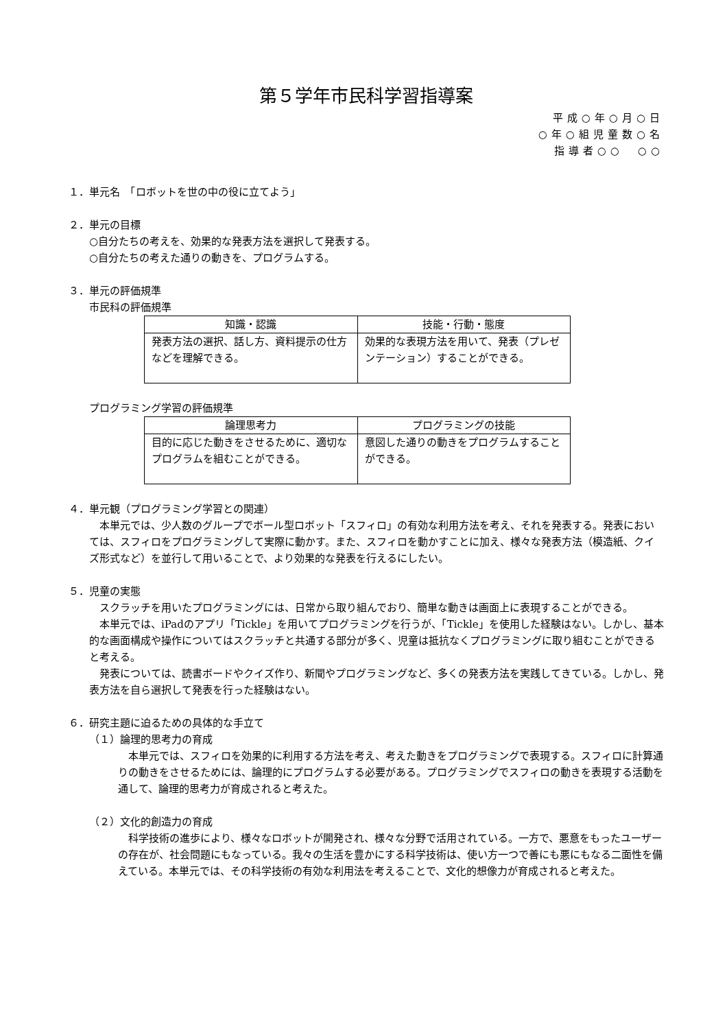第５学年市民科学習指導案
平成○年○月○日
○年○組児童数○名
指導者○○　○○
１．単元名　「ロボットを世の中の役に立てよう」
２．単元の目標
○自分たちの考えを、効果的な発表方法を選択して発表する。
○自分たちの考えた通りの動きを、プログラムする。
３．単元の評価規準
市民科の評価規準
| 知識・認識 | 技能・行動・態度 |
| --- | --- |
| 発表方法の選択、話し方、資料提示の仕方などを理解できる。 | 効果的な表現方法を用いて、発表（プレゼンテーション）することができる。 |
プログラミング学習の評価規準
| 論理思考力 | プログラミングの技能 |
| --- | --- |
| 目的に応じた動きをさせるために、適切なプログラムを組むことができる。 | 意図した通りの動きをプログラムすることができる。 |
４．単元観（プログラミング学習との関連）
　本単元では、少人数のグループでボール型ロボット「スフィロ」の有効な利用方法を考え、それを発表する。発表においては、スフィロをプログラミングして実際に動かす。また、スフィロを動かすことに加え、様々な発表方法（模造紙、クイズ形式など）を並行して用いることで、より効果的な発表を行えるにしたい。
５．児童の実態
　スクラッチを用いたプログラミングには、日常から取り組んでおり、簡単な動きは画面上に表現することができる。
　本単元では、iPadのアプリ「Tickle」を用いてプログラミングを行うが、「Tickle」を使用した経験はない。しかし、基本的な画面構成や操作についてはスクラッチと共通する部分が多く、児童は抵抗なくプログラミングに取り組むことができると考える。
　発表については、読書ボードやクイズ作り、新聞やプログラミングなど、多くの発表方法を実践してきている。しかし、発表方法を自ら選択して発表を行った経験はない。
６．研究主題に迫るための具体的な手立て
（１）論理的思考力の育成
　本単元では、スフィロを効果的に利用する方法を考え、考えた動きをプログラミングで表現する。スフィロに計算通りの動きをさせるためには、論理的にプログラムする必要がある。プログラミングでスフィロの動きを表現する活動を通して、論理的思考力が育成されると考えた。
（２）文化的創造力の育成
　科学技術の進歩により、様々なロボットが開発され、様々な分野で活用されている。一方で、悪意をもったユーザーの存在が、社会問題にもなっている。我々の生活を豊かにする科学技術は、使い方一つで善にも悪にもなる二面性を備えている。本単元では、その科学技術の有効な利用法を考えることで、文化的想像力が育成されると考えた。